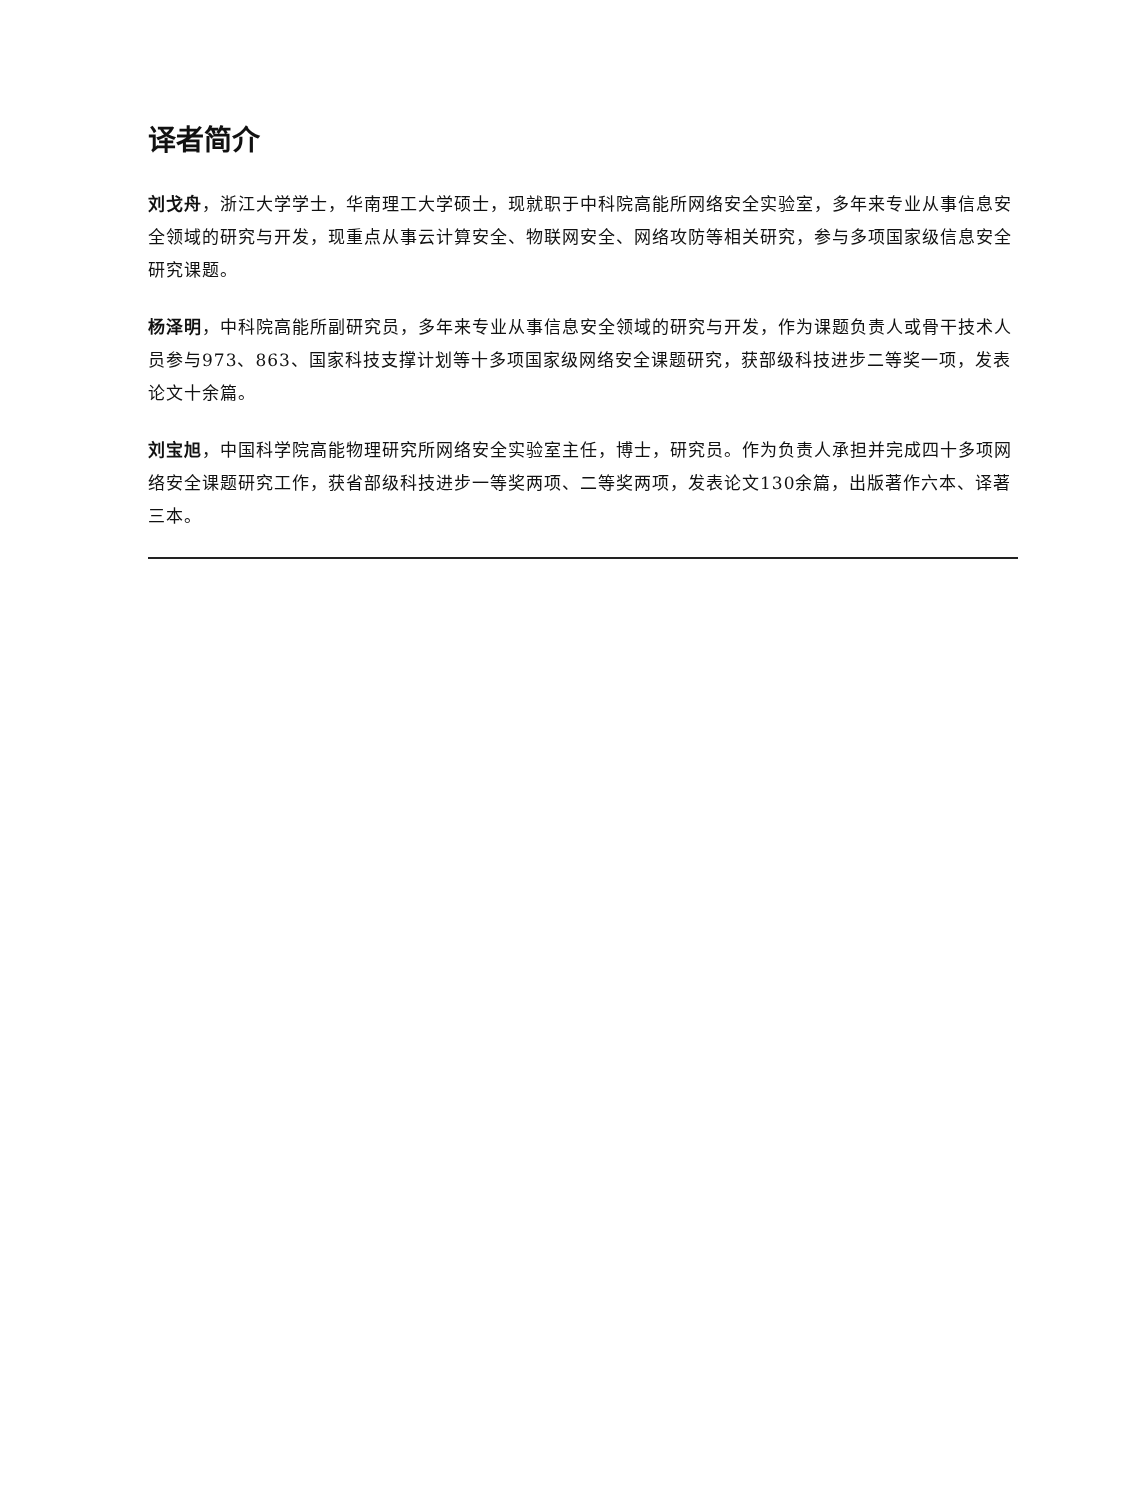译者简介
刘戈舟，浙江大学学士，华南理工大学硕士，现就职于中科院高能所网络安全实验室，多年来专业从事信息安全领域的研究与开发，现重点从事云计算安全、物联网安全、网络攻防等相关研究，参与多项国家级信息安全研究课题。
杨泽明，中科院高能所副研究员，多年来专业从事信息安全领域的研究与开发，作为课题负责人或骨干技术人员参与973、863、国家科技支撑计划等十多项国家级网络安全课题研究，获部级科技进步二等奖一项，发表论文十余篇。
刘宝旭，中国科学院高能物理研究所网络安全实验室主任，博士，研究员。作为负责人承担并完成四十多项网络安全课题研究工作，获省部级科技进步一等奖两项、二等奖两项，发表论文130余篇，出版著作六本、译著三本。